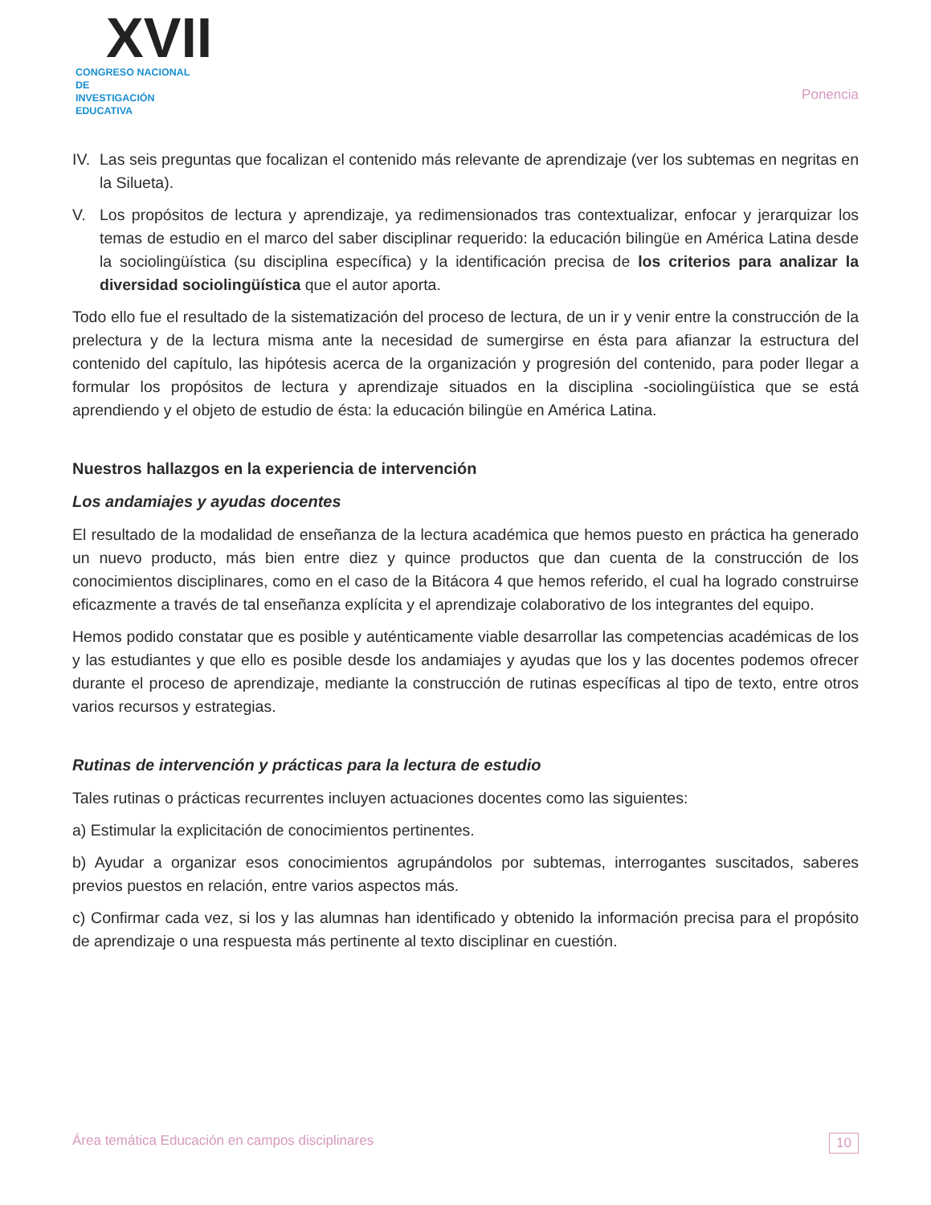XVII
CONGRESO NACIONAL DE
INVESTIGACIÓN EDUCATIVA
Ponencia
IV. Las seis preguntas que focalizan el contenido más relevante de aprendizaje (ver los subtemas en negritas en la Silueta).
V. Los propósitos de lectura y aprendizaje, ya redimensionados tras contextualizar, enfocar y jerarquizar los temas de estudio en el marco del saber disciplinar requerido: la educación bilingüe en América Latina desde la sociolingüística (su disciplina específica) y la identificación precisa de los criterios para analizar la diversidad sociolingüística que el autor aporta.
Todo ello fue el resultado de la sistematización del proceso de lectura, de un ir y venir entre la construcción de la prelectura y de la lectura misma ante la necesidad de sumergirse en ésta para afianzar la estructura del contenido del capítulo, las hipótesis acerca de la organización y progresión del contenido, para poder llegar a formular los propósitos de lectura y aprendizaje situados en la disciplina -sociolingüística que se está aprendiendo y el objeto de estudio de ésta: la educación bilingüe en América Latina.
Nuestros hallazgos en la experiencia de intervención
Los andamiajes y ayudas docentes
El resultado de la modalidad de enseñanza de la lectura académica que hemos puesto en práctica ha generado un nuevo producto, más bien entre diez y quince productos que dan cuenta de la construcción de los conocimientos disciplinares, como en el caso de la Bitácora 4 que hemos referido, el cual ha logrado construirse eficazmente a través de tal enseñanza explícita y el aprendizaje colaborativo de los integrantes del equipo.
Hemos podido constatar que es posible y auténticamente viable desarrollar las competencias académicas de los y las estudiantes y que ello es posible desde los andamiajes y ayudas que los y las docentes podemos ofrecer durante el proceso de aprendizaje, mediante la construcción de rutinas específicas al tipo de texto, entre otros varios recursos y estrategias.
Rutinas de intervención y prácticas para la lectura de estudio
Tales rutinas o prácticas recurrentes incluyen actuaciones docentes como las siguientes:
a) Estimular la explicitación de conocimientos pertinentes.
b) Ayudar a organizar esos conocimientos agrupándolos por subtemas, interrogantes suscitados, saberes previos puestos en relación, entre varios aspectos más.
c) Confirmar cada vez, si los y las alumnas han identificado y obtenido la información precisa para el propósito de aprendizaje o una respuesta más pertinente al texto disciplinar en cuestión.
Área temática Educación en campos disciplinares 10